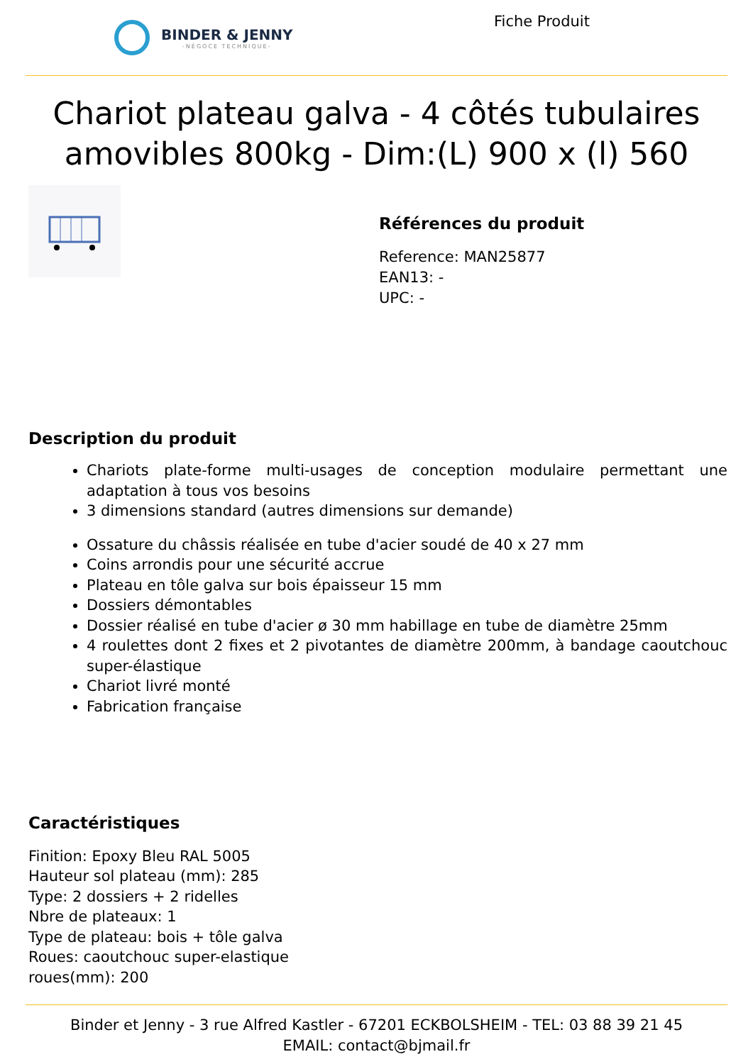BINDER & JENNY
-NÉGOCE TECHNIQUE-
Fiche Produit
Chariot plateau galva - 4 côtés tubulaires amovibles 800kg - Dim:(L) 900 x (l) 560
Références du produit
Reference: MAN25877
EAN13: -
UPC: -
Description du produit
Chariots plate-forme multi-usages de conception modulaire permettant une adaptation à tous vos besoins
3 dimensions standard (autres dimensions sur demande)
Ossature du châssis réalisée en tube d'acier soudé de 40 x 27 mm
Coins arrondis pour une sécurité accrue
Plateau en tôle galva sur bois épaisseur 15 mm
Dossiers démontables
Dossier réalisé en tube d'acier ø 30 mm habillage en tube de diamètre 25mm
4 roulettes dont 2 fixes et 2 pivotantes de diamètre 200mm, à bandage caoutchouc super-élastique
Chariot livré monté
Fabrication française
Caractéristiques
Finition: Epoxy Bleu RAL 5005
Hauteur sol plateau (mm): 285
Type: 2 dossiers + 2 ridelles
Nbre de plateaux: 1
Type de plateau: bois + tôle galva
Roues: caoutchouc super-elastique
roues(mm): 200
Binder et Jenny - 3 rue Alfred Kastler - 67201 ECKBOLSHEIM - TEL: 03 88 39 21 45
EMAIL: contact@bjmail.fr